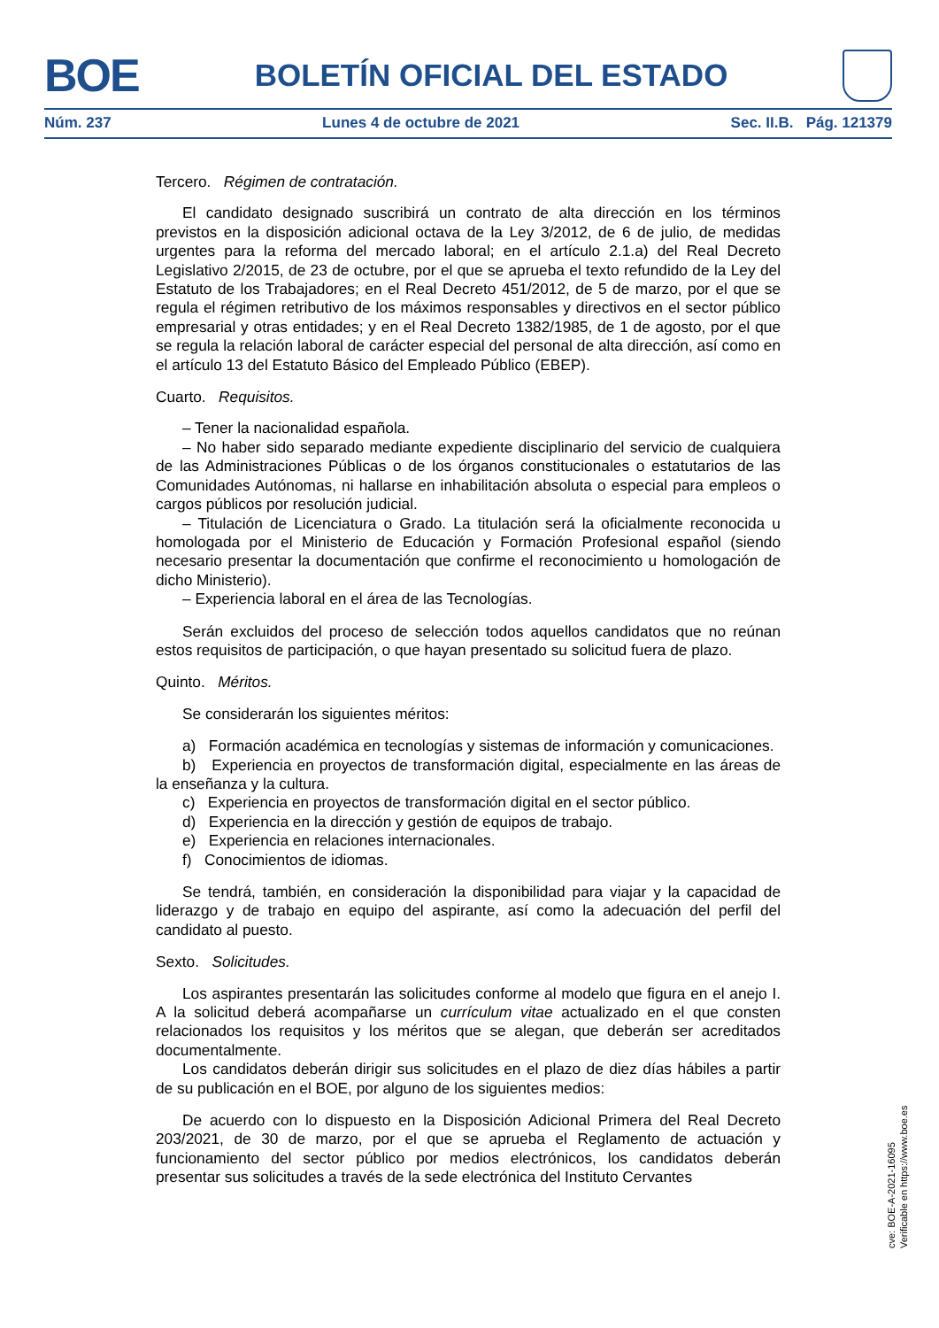BOE
BOLETÍN OFICIAL DEL ESTADO
Núm. 237 Lunes 4 de octubre de 2021 Sec. II.B. Pág. 121379
Tercero. Régimen de contratación.
El candidato designado suscribirá un contrato de alta dirección en los términos previstos en la disposición adicional octava de la Ley 3/2012, de 6 de julio, de medidas urgentes para la reforma del mercado laboral; en el artículo 2.1.a) del Real Decreto Legislativo 2/2015, de 23 de octubre, por el que se aprueba el texto refundido de la Ley del Estatuto de los Trabajadores; en el Real Decreto 451/2012, de 5 de marzo, por el que se regula el régimen retributivo de los máximos responsables y directivos en el sector público empresarial y otras entidades; y en el Real Decreto 1382/1985, de 1 de agosto, por el que se regula la relación laboral de carácter especial del personal de alta dirección, así como en el artículo 13 del Estatuto Básico del Empleado Público (EBEP).
Cuarto. Requisitos.
– Tener la nacionalidad española.
– No haber sido separado mediante expediente disciplinario del servicio de cualquiera de las Administraciones Públicas o de los órganos constitucionales o estatutarios de las Comunidades Autónomas, ni hallarse en inhabilitación absoluta o especial para empleos o cargos públicos por resolución judicial.
– Titulación de Licenciatura o Grado. La titulación será la oficialmente reconocida u homologada por el Ministerio de Educación y Formación Profesional español (siendo necesario presentar la documentación que confirme el reconocimiento u homologación de dicho Ministerio).
– Experiencia laboral en el área de las Tecnologías.
Serán excluidos del proceso de selección todos aquellos candidatos que no reúnan estos requisitos de participación, o que hayan presentado su solicitud fuera de plazo.
Quinto. Méritos.
Se considerarán los siguientes méritos:
a) Formación académica en tecnologías y sistemas de información y comunicaciones.
b) Experiencia en proyectos de transformación digital, especialmente en las áreas de la enseñanza y la cultura.
c) Experiencia en proyectos de transformación digital en el sector público.
d) Experiencia en la dirección y gestión de equipos de trabajo.
e) Experiencia en relaciones internacionales.
f) Conocimientos de idiomas.
Se tendrá, también, en consideración la disponibilidad para viajar y la capacidad de liderazgo y de trabajo en equipo del aspirante, así como la adecuación del perfil del candidato al puesto.
Sexto. Solicitudes.
Los aspirantes presentarán las solicitudes conforme al modelo que figura en el anejo I. A la solicitud deberá acompañarse un currículum vitae actualizado en el que consten relacionados los requisitos y los méritos que se alegan, que deberán ser acreditados documentalmente.
Los candidatos deberán dirigir sus solicitudes en el plazo de diez días hábiles a partir de su publicación en el BOE, por alguno de los siguientes medios:
De acuerdo con lo dispuesto en la Disposición Adicional Primera del Real Decreto 203/2021, de 30 de marzo, por el que se aprueba el Reglamento de actuación y funcionamiento del sector público por medios electrónicos, los candidatos deberán presentar sus solicitudes a través de la sede electrónica del Instituto Cervantes
cve: BOE-A-2021-16095
Verificable en https://www.boe.es